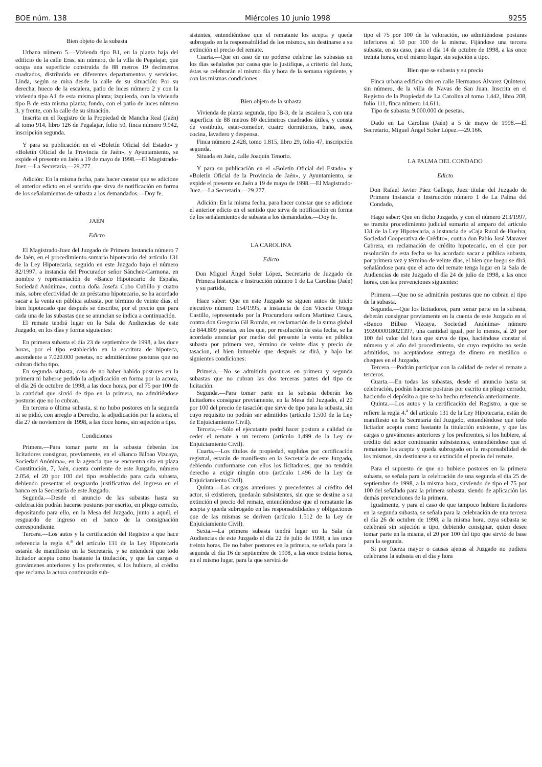BOE núm. 138 Miércoles 10 junio 1998 9255
Bien objeto de la subasta
Urbana número 5.—Vivienda tipo B1, en la planta baja del edificio de la calle Eras, sin número, de la villa de Pegalajar, que ocupa una superficie construida de 88 metros 19 decímetros cuadrados, distribuida en diferentes departamentos y servicios. Linda, según se mira desde la calle de su situación: Por su derecha, hueco de la escalera, patio de luces número 2 y con la vivienda tipo A1 de esta misma planta; izquierda, con la vivienda tipo B de esta misma planta; fondo, con el patio de luces número 3, y frente, con la calle de su situación.
Inscrita en el Registro de la Propiedad de Mancha Real (Jaén) al tomo 914, libro 126 de Pegalajar, folio 50, finca número 9.942, inscripción segunda.
Y para su publicación en el «Boletín Oficial del Estado» y «Boletín Oficial de la Provincia de Jaén», y Ayuntamiento, se expide el presente en Jaén a 19 de mayo de 1998.—El Magistrado-Juez.—La Secretaria.—29.277.
Adición: En la misma fecha, para hacer constar que se adicione el anterior edicto en el sentido que sirva de notificación en forma de los señalamientos de subasta a los demandados.—Doy fe.
JAÉN
Edicto
El Magistrado-Juez del Juzgado de Primera Instancia número 7 de Jaén, en el procedimiento sumario hipotecario del artículo 131 de la Ley Hipotecaria, seguido en este Juzgado bajo el número 82/1997, a instancia del Procurador señor Sánchez-Carmona, en nombre y representación de «Banco Hipotecario de España, Sociedad Anónima», contra doña Josefa Cobo Cubillo y cuatro más, sobre efectividad de un préstamo hipotecario, se ha acordado sacar a la venta en pública subasta, por término de veinte días, el bien hipotecado que después se describe, por el precio que para cada una de las subastas que se anuncian se indica a continuación.
El remate tendrá lugar en la Sala de Audiencias de este Juzgado, en los días y forma siguientes:
En primera subasta el día 23 de septiembre de 1998, a las doce horas, por el tipo establecido en la escritura de hipoteca, ascendente a 7.020.000 pesetas, no admitiéndose posturas que no cubran dicho tipo.
En segunda subasta, caso de no haber habido postores en la primera ni haberse pedido la adjudicación en forma por la actora, el día 26 de octubre de 1998, a las doce horas, por el 75 por 100 de la cantidad que sirvió de tipo en la primera, no admitiéndose posturas que no lo cubran.
En tercera o última subasta, si no hubo postores en la segunda ni se pidió, con arreglo a Derecho, la adjudicación por la actora, el día 27 de noviembre de 1998, a las doce horas, sin sujeción a tipo.
Condiciones
Primera.—Para tomar parte en la subasta deberán los licitadores consignar, previamente, en el «Banco Bilbao Vizcaya, Sociedad Anónima», en la agencia que se encuentra sita en plaza Constitución, 7, Jaén, cuenta corriente de este Juzgado, número 2.054, el 20 por 100 del tipo establecido para cada subasta, debiendo presentar el resguardo justificativo del ingreso en el banco en la Secretaría de este Juzgado.
Segunda.—Desde el anuncio de las subastas hasta su celebración podrán hacerse posturas por escrito, en pliego cerrado, depositando para ello, en la Mesa del Juzgado, junto a aquél, el resguardo de ingreso en el banco de la consignación correspondiente.
Tercera.—Los autos y la certificación del Registro a que hace referencia la regla 4.<sup>a</sup> del artículo 131 de la Ley Hipotecaria estarán de manifiesto en la Secretaría, y se entenderá que todo licitador acepta como bastante la titulación, y que las cargas o gravámenes anteriores y los preferentes, si los hubiere, al crédito que reclama la actora continuarán sub-
sistentes, entendiéndose que el rematante los acepta y queda subrogado en la responsabilidad de los mismos, sin destinarse a su extinción el precio del remate.
Cuarta.—Que en caso de no poderse celebrar las subastas en los días señalados por causa que lo justifique, a criterio del Juez, éstas se celebrarán el mismo día y hora de la semana siguiente, y con las mismas condiciones.
Bien objeto de la subasta
Vivienda de planta segunda, tipo B-3, de la escalera 3, con una superficie de 88 metros 80 decímetros cuadrados útiles, y consta de vestíbulo, estar-comedor, cuatro dormitorios, baño, aseo, cocina, lavadero y despensa.
Finca número 2.428, tomo 1.815, libro 29, folio 47, inscripción segunda.
Situada en Jaén, calle Joaquín Tenorio.
Y para su publicación en el «Boletín Oficial del Estado» y «Boletín Oficial de la Provincia de Jaén», y Ayuntamiento, se expide el presente en Jaén a 19 de mayo de 1998.—El Magistrado-Juez.—La Secretaria.—29.277.
Adición: En la misma fecha, para hacer constar que se adicione el anterior edicto en el sentido que sirva de notificación en forma de los señalamientos de subasta a los demandados.—Doy fe.
LA CAROLINA
Edicto
Don Miguel Ángel Soler López, Secretario de Juzgado de Primera Instancia e Instrucción número 1 de La Carolina (Jaén) y su partido,
Hace saber: Que en este Juzgado se siguen autos de juicio ejecutivo número 154/1995, a instancia de don Vicente Ortega Castillo, representado por la Procuradora señora Martínez Casas, contra don Gregorio Gil Román, en reclamación de la suma global de 844.809 pesetas, en los que, por resolución de esta fecha, se ha acordado anunciar por medio del presente la venta en pública subasta por primera vez, término de veinte días y precio de tasacion, el bien inmueble que después se dirá, y bajo las siguientes condiciones:
Primera.—No se admitirán posturas en primera y segunda subastas que no cubran las dos terceras partes del tipo de licitación.
Segunda.—Para tomar parte en la subasta deberán los licitadores consignar previamente, en la Mesa del Juzgado, el 20 por 100 del precio de tasación que sirve de tipo para la subasta, sin cuyo requisito no podrán ser admitidos (artículo 1.500 de la Ley de Enjuiciamiento Civil).
Tercera.—Sólo el ejecutante podrá hacer postura a calidad de ceder el remate a un tercero (artículo 1.499 de la Ley de Enjuiciamiento Civil).
Cuarta.—Los títulos de propiedad, suplidos por certificación registral, estarán de manifiesto en la Secretaría de este Juzgado, debiendo conformarse con ellos los licitadores, que no tendrán derecho a exigir ningún otro (artículo 1.496 de la Ley de Enjuiciamiento Civil).
Quinta.—Las cargas anteriores y precedentes al crédito del actor, si existieren, quedarán subsistentes, sin que se destine a su extinción el precio del remate, entendiéndose que el rematante las acepta y queda subrogado en las responsabilidades y obligaciones que de las mismas se deriven (artículo 1.512 de la Ley de Enjuiciamiento Civil).
Sexta.—La primera subasta tendrá lugar en la Sala de Audiencias de este Juzgado el día 22 de julio de 1998, a las once treinta horas. De no haber postores en la primera, se señala para la segunda el día 16 de septiembre de 1998, a las once treinta horas, en el mismo lugar, para la que servirá de
tipo el 75 por 100 de la valoración, no admitiéndose posturas inferiores al 50 por 100 de la misma. Fijándose una tercera subasta, en su caso, para el día 14 de octubre de 1998, a las once treinta horas, en el mismo lugar, sin sujeción a tipo.
Bien que se subasta y su precio
Finca urbana edificio sito en calle Hermanos Álvarez Quintero, sin número, de la villa de Navas de San Juan. Inscrita en el Registro de la Propiedad de La Carolina al tomo 1.442, libro 208, folio 111, finca número 14.611.
Tipo de subasta: 9.000.000 de pesetas.
Dado en La Carolina (Jaén) a 5 de mayo de 1998.—El Secretario, Miguel Ángel Soler López.—29.166.
LA PALMA DEL CONDADO
Edicto
Don Rafael Javier Páez Gallego, Juez titular del Juzgado de Primera Instancia e Instrucción número 1 de La Palma del Condado,
Hago saber: Que en dicho Juzgado, y con el número 213/1997, se tramita procedimiento judicial sumario al amparo del artículo 131 de la Ley Hipotecaria, a instancia de «Caja Rural de Huelva, Sociedad Cooperativa de Crédito», contra don Pablo José Maraver Cabrera, en reclamación de crédito hipotecario, en el que por resolución de esta fecha se ha acordado sacar a pública subasta, por primera vez y término de veinte días, el bien que luego se dirá, señalándose para que el acto del remate tenga lugar en la Sala de Audiencias de este Juzgado el día 24 de julio de 1998, a las once horas, con las prevenciones siguientes:
Primera.—Que no se admitirán posturas que no cubran el tipo de la subasta.
Segunda.—Que los licitadores, para tomar parte en la subasta, deberán consignar previamente en la cuenta de este Juzgado en el «Banco Bilbao Vizcaya, Sociedad Anónima» número 1939000018021397, una cantidad igual, por lo menos, al 20 por 100 del valor del bien que sirva de tipo, haciéndose constar el número y el año del procedimiento, sin cuyo requisito no serán admitidos, no aceptándose entrega de dinero en metálico o cheques en el Juzgado.
Tercera.—Podrán participar con la calidad de ceder el remate a terceros.
Cuarta.—En todas las subastas, desde el anuncio hasta su celebración, podrán hacerse posturas por escrito en pliego cerrado, haciendo el depósito a que se ha hecho referencia anteriormente.
Quinta.—Los autos y la certificación del Registro, a que se refiere la regla 4.<sup>a</sup> del artículo 131 de la Ley Hipotecaria, están de manifiesto en la Secretaría del Juzgado, entendiéndose que todo licitador acepta como bastante la titulación existente, y que las cargas o gravámenes anteriores y los preferentes, si los hubiere, al crédito del actor continuarán subsistentes, entendiéndose que el rematante los acepta y queda subrogado en la responsabilidad de los mismos, sin destinarse a su extinción el precio del remate.
Para el supuesto de que no hubiere postores en la primera subasta, se señala para la celebración de una segunda el día 25 de septiembre de 1998, a la misma hora, sirviendo de tipo el 75 por 100 del señalado para la primera subasta, siendo de aplicación las demás prevenciones de la primera.
Igualmente, y para el caso de que tampoco hubiere licitadores en la segunda subasta, se señala para la celebración de una tercera el día 26 de octubre de 1998, a la misma hora, cuya subasta se celebrará sin sujeción a tipo, debiendo consignar, quien desee tomar parte en la misma, el 20 por 100 del tipo que sirvió de base para la segunda.
Si por fuerza mayor o causas ajenas al Juzgado no pudiera celebrarse la subasta en el día y hora